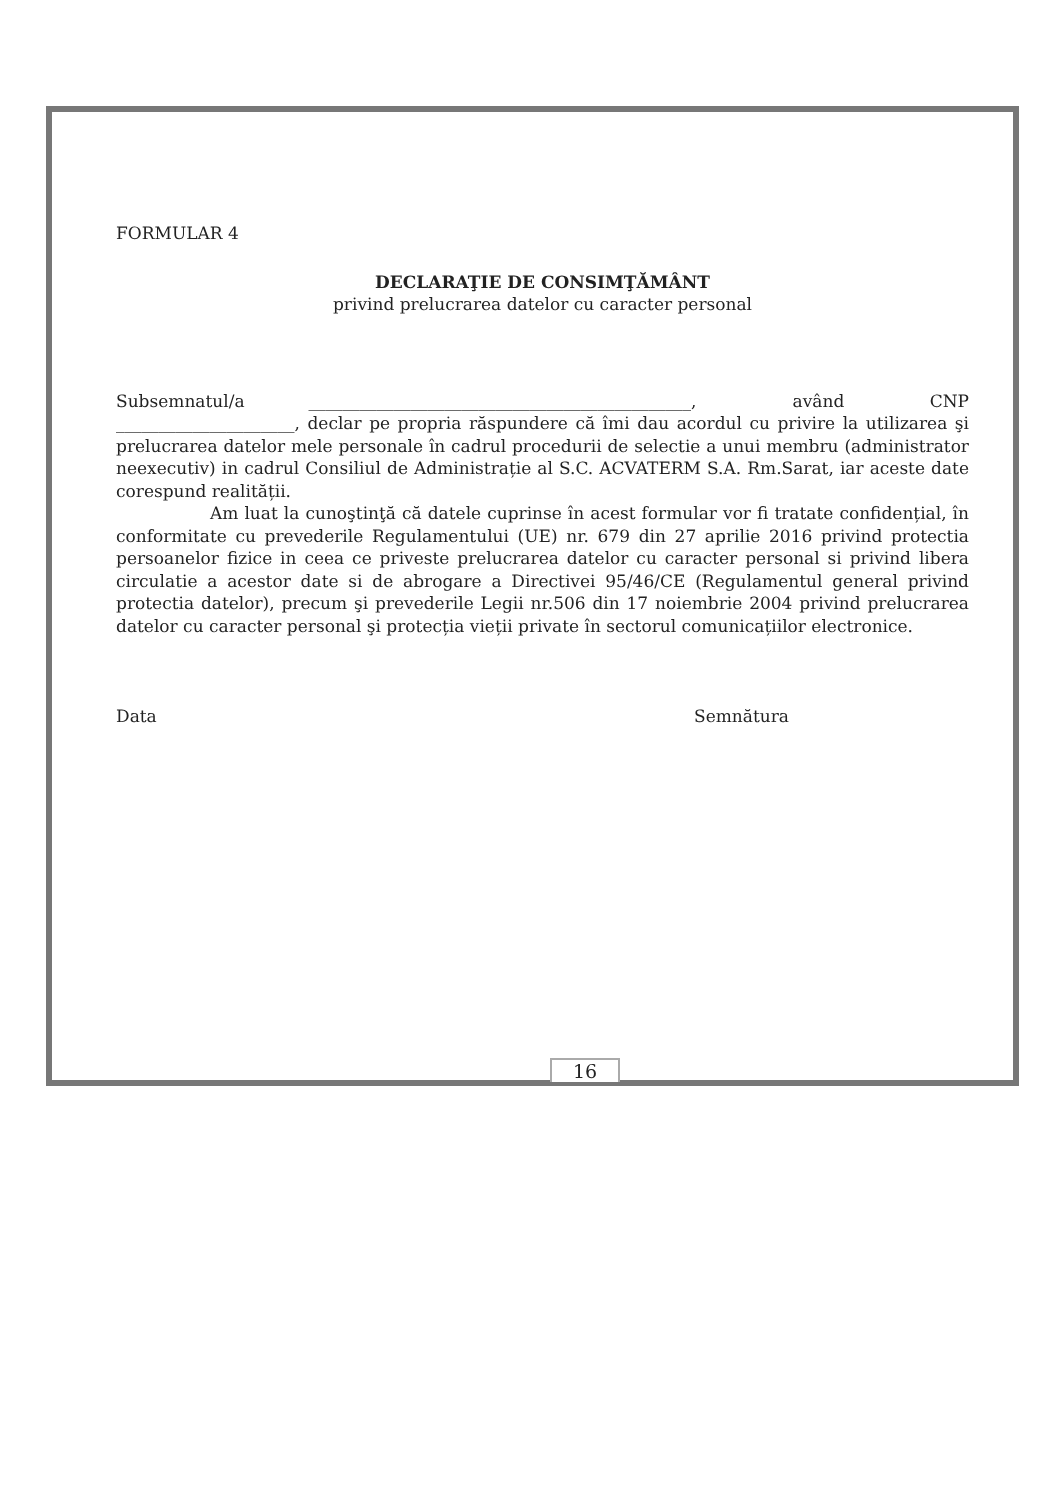FORMULAR 4
DECLARAŢIE DE CONSIMŢĂMÂNT
privind prelucrarea datelor cu caracter personal
Subsemnatul/a _____________________________________________, având CNP _____________________, declar pe propria răspundere că îmi dau acordul cu privire la utilizarea şi prelucrarea datelor mele personale în cadrul procedurii de selectie a unui membru (administrator neexecutiv) in cadrul Consiliul de Administrație al S.C. ACVATERM S.A. Rm.Sarat, iar aceste date corespund realității.
Am luat la cunoştinţă că datele cuprinse în acest formular vor fi tratate confidențial, în conformitate cu prevederile Regulamentului (UE) nr. 679 din 27 aprilie 2016 privind protectia persoanelor fizice in ceea ce priveste prelucrarea datelor cu caracter personal si privind libera circulatie a acestor date si de abrogare a Directivei 95/46/CE (Regulamentul general privind protectia datelor), precum şi prevederile Legii nr.506 din 17 noiembrie 2004 privind prelucrarea datelor cu caracter personal şi protecția vieții private în sectorul comunicațiilor electronice.
Data Semnătura
16